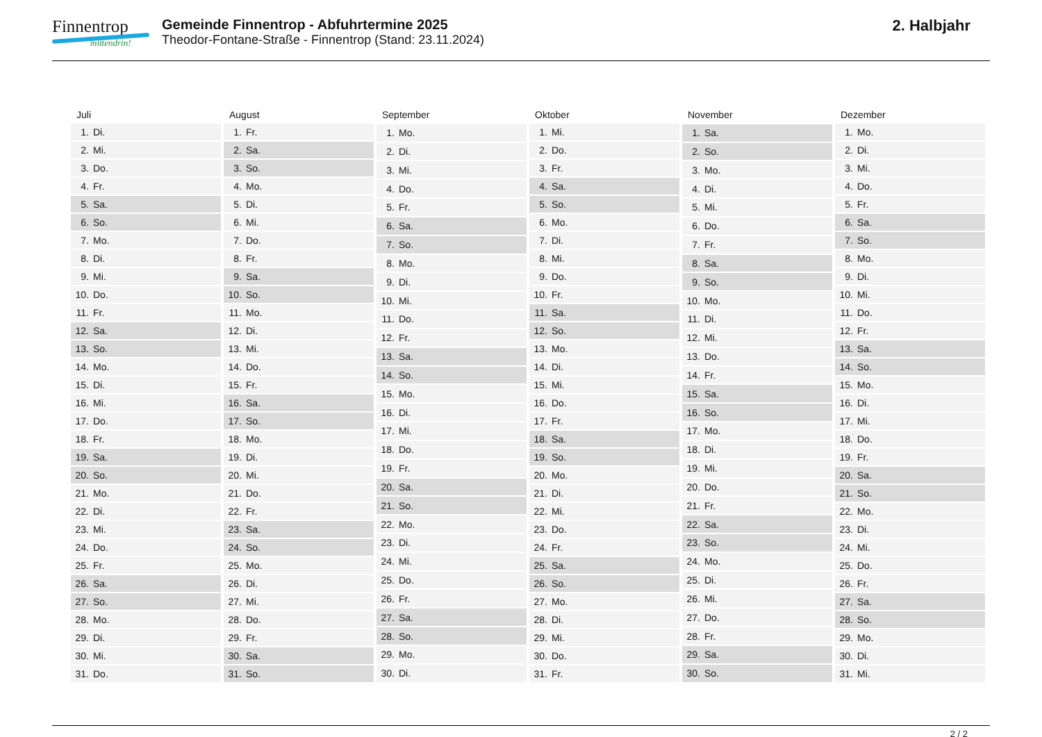Finnentrop
mittendrin!
Gemeinde Finnentrop - Abfuhrtermine 2025
Theodor-Fontane-Straße - Finnentrop (Stand: 23.11.2024)
2. Halbjahr
| Juli | |
| --- | --- |
| 1. | Di. |
| 2. | Mi. |
| 3. | Do. |
| 4. | Fr. |
| 5. | Sa. |
| 6. | So. |
| 7. | Mo. |
| 8. | Di. |
| 9. | Mi. |
| 10. | Do. |
| 11. | Fr. |
| 12. | Sa. |
| 13. | So. |
| 14. | Mo. |
| 15. | Di. |
| 16. | Mi. |
| 17. | Do. |
| 18. | Fr. |
| 19. | Sa. |
| 20. | So. |
| 21. | Mo. |
| 22. | Di. |
| 23. | Mi. |
| 24. | Do. |
| 25. | Fr. |
| 26. | Sa. |
| 27. | So. |
| 28. | Mo. |
| 29. | Di. |
| 30. | Mi. |
| 31. | Do. |
| August | |
| --- | --- |
| 1. | Fr. |
| 2. | Sa. |
| 3. | So. |
| 4. | Mo. |
| 5. | Di. |
| 6. | Mi. |
| 7. | Do. |
| 8. | Fr. |
| 9. | Sa. |
| 10. | So. |
| 11. | Mo. |
| 12. | Di. |
| 13. | Mi. |
| 14. | Do. |
| 15. | Fr. |
| 16. | Sa. |
| 17. | So. |
| 18. | Mo. |
| 19. | Di. |
| 20. | Mi. |
| 21. | Do. |
| 22. | Fr. |
| 23. | Sa. |
| 24. | So. |
| 25. | Mo. |
| 26. | Di. |
| 27. | Mi. |
| 28. | Do. |
| 29. | Fr. |
| 30. | Sa. |
| 31. | So. |
| September | |
| --- | --- |
| 1. | Mo. |
| 2. | Di. |
| 3. | Mi. |
| 4. | Do. |
| 5. | Fr. |
| 6. | Sa. |
| 7. | So. |
| 8. | Mo. |
| 9. | Di. |
| 10. | Mi. |
| 11. | Do. |
| 12. | Fr. |
| 13. | Sa. |
| 14. | So. |
| 15. | Mo. |
| 16. | Di. |
| 17. | Mi. |
| 18. | Do. |
| 19. | Fr. |
| 20. | Sa. |
| 21. | So. |
| 22. | Mo. |
| 23. | Di. |
| 24. | Mi. |
| 25. | Do. |
| 26. | Fr. |
| 27. | Sa. |
| 28. | So. |
| 29. | Mo. |
| 30. | Di. |
| Oktober | |
| --- | --- |
| 1. | Mi. |
| 2. | Do. |
| 3. | Fr. |
| 4. | Sa. |
| 5. | So. |
| 6. | Mo. |
| 7. | Di. |
| 8. | Mi. |
| 9. | Do. |
| 10. | Fr. |
| 11. | Sa. |
| 12. | So. |
| 13. | Mo. |
| 14. | Di. |
| 15. | Mi. |
| 16. | Do. |
| 17. | Fr. |
| 18. | Sa. |
| 19. | So. |
| 20. | Mo. |
| 21. | Di. |
| 22. | Mi. |
| 23. | Do. |
| 24. | Fr. |
| 25. | Sa. |
| 26. | So. |
| 27. | Mo. |
| 28. | Di. |
| 29. | Mi. |
| 30. | Do. |
| 31. | Fr. |
| November | |
| --- | --- |
| 1. | Sa. |
| 2. | So. |
| 3. | Mo. |
| 4. | Di. |
| 5. | Mi. |
| 6. | Do. |
| 7. | Fr. |
| 8. | Sa. |
| 9. | So. |
| 10. | Mo. |
| 11. | Di. |
| 12. | Mi. |
| 13. | Do. |
| 14. | Fr. |
| 15. | Sa. |
| 16. | So. |
| 17. | Mo. |
| 18. | Di. |
| 19. | Mi. |
| 20. | Do. |
| 21. | Fr. |
| 22. | Sa. |
| 23. | So. |
| 24. | Mo. |
| 25. | Di. |
| 26. | Mi. |
| 27. | Do. |
| 28. | Fr. |
| 29. | Sa. |
| 30. | So. |
| Dezember | |
| --- | --- |
| 1. | Mo. |
| 2. | Di. |
| 3. | Mi. |
| 4. | Do. |
| 5. | Fr. |
| 6. | Sa. |
| 7. | So. |
| 8. | Mo. |
| 9. | Di. |
| 10. | Mi. |
| 11. | Do. |
| 12. | Fr. |
| 13. | Sa. |
| 14. | So. |
| 15. | Mo. |
| 16. | Di. |
| 17. | Mi. |
| 18. | Do. |
| 19. | Fr. |
| 20. | Sa. |
| 21. | So. |
| 22. | Mo. |
| 23. | Di. |
| 24. | Mi. |
| 25. | Do. |
| 26. | Fr. |
| 27. | Sa. |
| 28. | So. |
| 29. | Mo. |
| 30. | Di. |
| 31. | Mi. |
2 / 2